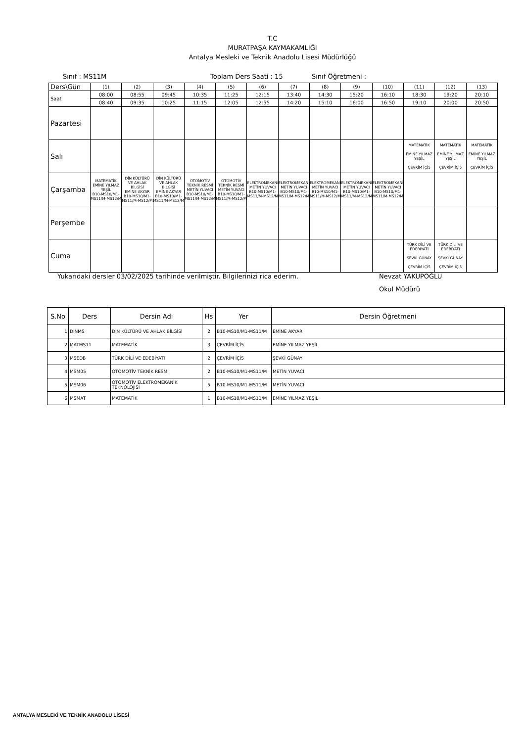T.C
MURATPAŞA KAYMAKAMLIĞI
Antalya Mesleki ve Teknik Anadolu Lisesi Müdürlüğü
Sınıf : MS11M Toplam Ders Saati : 15 Sınıf Öğretmeni :
| Ders\Gün | (1) | (2) | (3) | (4) | (5) | (6) | (7) | (8) | (9) | (10) | (11) | (12) | (13) |
| Saat | 08:00 | 08:55 | 09:45 | 10:35 | 11:25 | 12:15 | 13:40 | 14:30 | 15:20 | 16:10 | 18:30 | 19:20 | 20:10 |
| | 08:40 | 09:35 | 10:25 | 11:15 | 12:05 | 12:55 | 14:20 | 15:10 | 16:00 | 16:50 | 19:10 | 20:00 | 20:50 |
| Pazartesi | | | | | | | | | | | | | |
| Salı | | | | | | | | | | | MATEMATİK EMİNE YILMAZ YEŞİL ÇEVRİM İÇİ5 | MATEMATİK EMİNE YILMAZ YEŞİL ÇEVRİM İÇİ5 | MATEMATİK EMİNE YILMAZ YEŞİL ÇEVRİM İÇİ5 |
| Çarşamba | MATEMATİK EMİNE YILMAZ YEŞİL B10-MS10/M1-MS11/M-MS12/M | DİN KÜLTÜRÜ VE AHLAK BİLGİSİ EMİNE AKYAR B10-MS10/M1-MS11/M-MS12/M | DİN KÜLTÜRÜ VE AHLAK BİLGİSİ EMİNE AKYAR B10-MS10/M1-MS11/M-MS12/M | OTOMOTİV TEKNİK RESMİ METİN YUVACI B10-MS10/M1-MS11/M-MS12/M | OTOMOTİV TEKNİK RESMİ METİN YUVACI B10-MS10/M1-MS11/M-MS12/M | ELEKTROMEKANİK METİN YUVACI B10-MS10/M1-MS11/M-MS12/M | ELEKTROMEKANİK METİN YUVACI B10-MS10/M1-MS11/M-MS12/M | ELEKTROMEKANİK METİN YUVACI B10-MS10/M1-MS11/M-MS12/M | ELEKTROMEKANİK METİN YUVACI B10-MS10/M1-MS11/M-MS12/M | ELEKTROMEKANİK METİN YUVACI B10-MS10/M1-MS11/M-MS12/M | | | |
| Perşembe | | | | | | | | | | | | | |
| Cuma | | | | | | | | | | | TÜRK DİLİ VE EDEBİYATI ŞEVKİ GÜNAY ÇEVRİM İÇİ5 | TÜRK DİLİ VE EDEBİYATI ŞEVKİ GÜNAY ÇEVRİM İÇİ5 | |
Yukarıdaki dersler 03/02/2025 tarihinde verilmiştir. Bilgilerinizi rica ederim. Nevzat YAKUPOĞLU
Okul Müdürü
| S.No | Ders | Dersin Adı | Hs | Yer | Dersin Öğretmeni |
| --- | --- | --- | --- | --- | --- |
| 1 | DİNMS | DİN KÜLTÜRÜ VE AHLAK BİLGİSİ | 2 | B10-MS10/M1-MS11/M | EMİNE AKYAR |
| 2 | MATMS11 | MATEMATİK | 3 | ÇEVRİM İÇİ5 | EMİNE YILMAZ YEŞİL |
| 3 | MSEDB | TÜRK DİLİ VE EDEBİYATI | 2 | ÇEVRİM İÇİ5 | ŞEVKİ GÜNAY |
| 4 | MSM05 | OTOMOTİV TEKNİK RESMİ | 2 | B10-MS10/M1-MS11/M | METİN YUVACI |
| 5 | MSM06 | OTOMOTİV ELEKTROMEKANİK TEKNOLOJİSİ | 5 | B10-MS10/M1-MS11/M | METİN YUVACI |
| 6 | MSMAT | MATEMATİK | 1 | B10-MS10/M1-MS11/M | EMİNE YILMAZ YEŞİL |
ANTALYA MESLEKİ VE TEKNİK ANADOLU LİSESİ